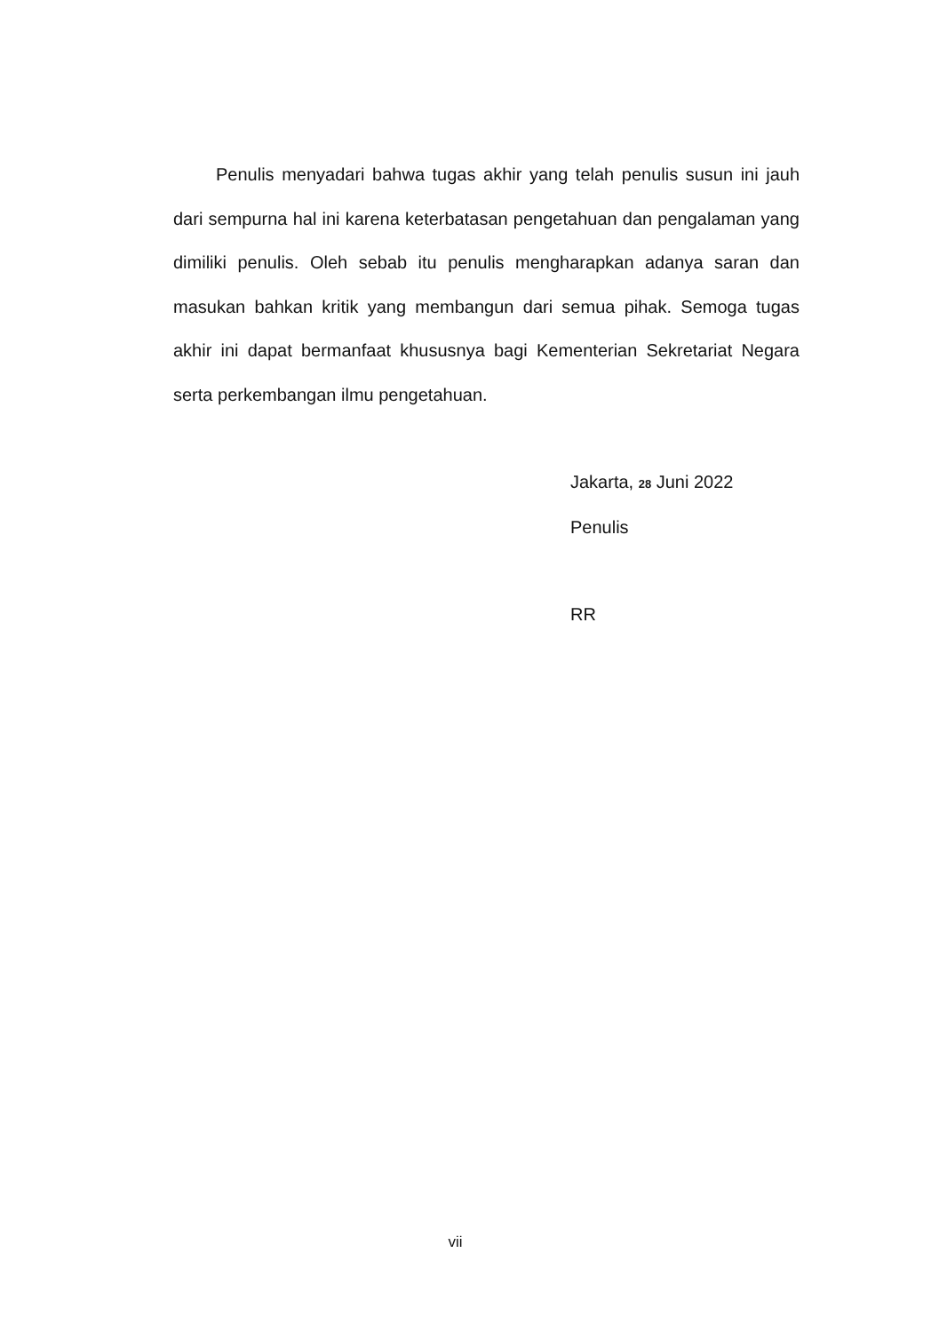Penulis menyadari bahwa tugas akhir yang telah penulis susun ini jauh dari sempurna hal ini karena keterbatasan pengetahuan dan pengalaman yang dimiliki penulis. Oleh sebab itu penulis mengharapkan adanya saran dan masukan bahkan kritik yang membangun dari semua pihak. Semoga tugas akhir ini dapat bermanfaat khususnya bagi Kementerian Sekretariat Negara serta perkembangan ilmu pengetahuan.
Jakarta, 28 Juni 2022
Penulis
RR
vii